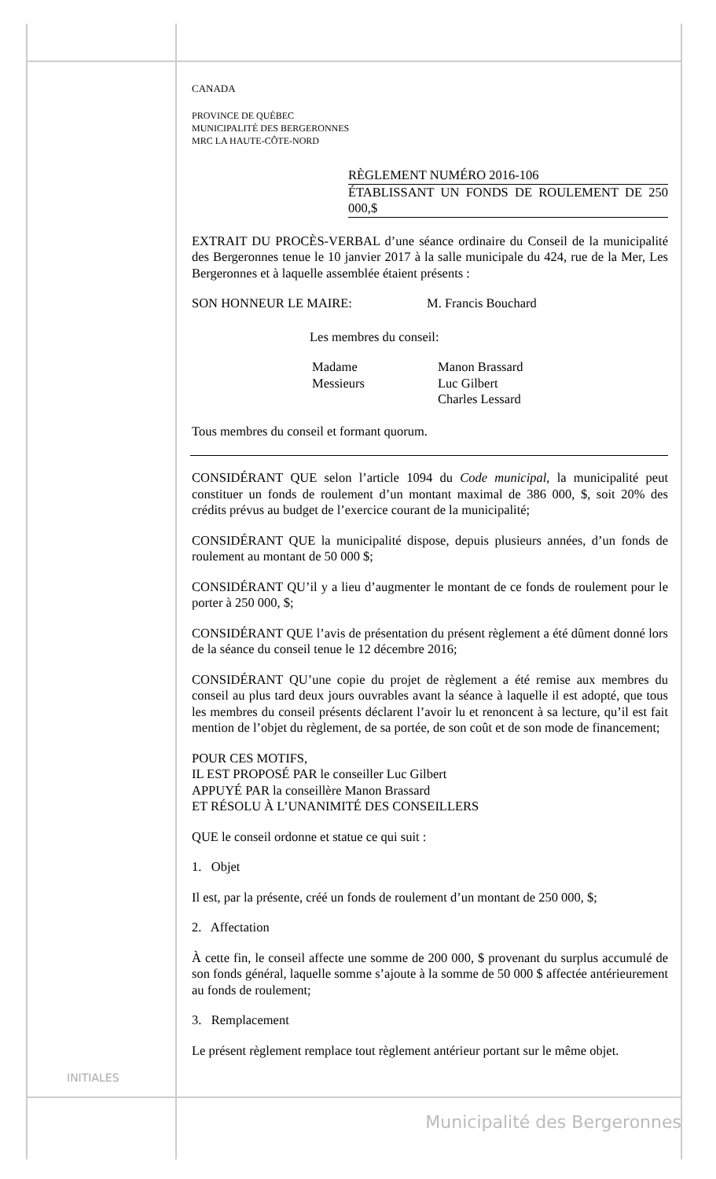CANADA
PROVINCE DE QUÉBEC
MUNICIPALITÉ DES BERGERONNES
MRC LA HAUTE-CÔTE-NORD
RÈGLEMENT NUMÉRO 2016-106
ÉTABLISSANT UN FONDS DE ROULEMENT DE 250 000,$
EXTRAIT DU PROCÈS-VERBAL d’une séance ordinaire du Conseil de la municipalité des Bergeronnes tenue le 10 janvier 2017 à la salle municipale du 424, rue de la Mer, Les Bergeronnes et à laquelle assemblée étaient présents :
SON HONNEUR LE MAIRE: M. Francis Bouchard
Les membres du conseil:
| Madame | Manon Brassard |
| Messieurs | Luc Gilbert |
| | Charles Lessard |
Tous membres du conseil et formant quorum.
CONSIDÉRANT QUE selon l’article 1094 du Code municipal, la municipalité peut constituer un fonds de roulement d’un montant maximal de 386 000, $, soit 20% des crédits prévus au budget de l’exercice courant de la municipalité;
CONSIDÉRANT QUE la municipalité dispose, depuis plusieurs années, d’un fonds de roulement au montant de 50 000 $;
CONSIDÉRANT QU’il y a lieu d’augmenter le montant de ce fonds de roulement pour le porter à 250 000, $;
CONSIDÉRANT QUE l’avis de présentation du présent règlement a été dûment donné lors de la séance du conseil tenue le 12 décembre 2016;
CONSIDÉRANT QU’une copie du projet de règlement a été remise aux membres du conseil au plus tard deux jours ouvrables avant la séance à laquelle il est adopté, que tous les membres du conseil présents déclarent l’avoir lu et renoncent à sa lecture, qu’il est fait mention de l’objet du règlement, de sa portée, de son coût et de son mode de financement;
POUR CES MOTIFS,
IL EST PROPOSÉ PAR le conseiller Luc Gilbert
APPUYÉ PAR la conseillère Manon Brassard
ET RÉSOLU À L’UNANIMITÉ DES CONSEILLERS
QUE le conseil ordonne et statue ce qui suit :
1. Objet
Il est, par la présente, créé un fonds de roulement d’un montant de 250 000, $;
2. Affectation
À cette fin, le conseil affecte une somme de 200 000, $ provenant du surplus accumulé de son fonds général, laquelle somme s’ajoute à la somme de 50 000 $ affectée antérieurement au fonds de roulement;
3. Remplacement
Le présent règlement remplace tout règlement antérieur portant sur le même objet.
INITIALES
Municipalité des Bergeronnes